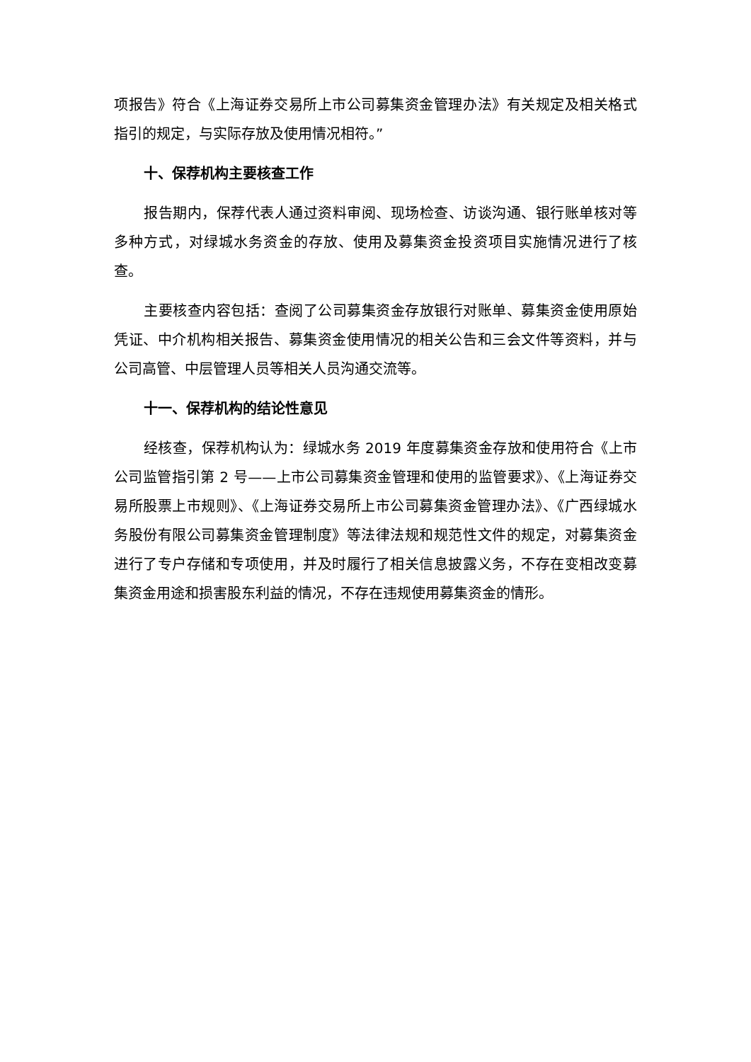项报告》符合《上海证券交易所上市公司募集资金管理办法》有关规定及相关格式指引的规定，与实际存放及使用情况相符。”
十、保荐机构主要核查工作
报告期内，保荐代表人通过资料审阅、现场检查、访谈沟通、银行账单核对等多种方式，对绿城水务资金的存放、使用及募集资金投资项目实施情况进行了核查。
主要核查内容包括：查阅了公司募集资金存放银行对账单、募集资金使用原始凭证、中介机构相关报告、募集资金使用情况的相关公告和三会文件等资料，并与公司高管、中层管理人员等相关人员沟通交流等。
十一、保荐机构的结论性意见
经核查，保荐机构认为：绿城水务 2019 年度募集资金存放和使用符合《上市公司监管指引第 2 号——上市公司募集资金管理和使用的监管要求》、《上海证券交易所股票上市规则》、《上海证券交易所上市公司募集资金管理办法》、《广西绿城水务股份有限公司募集资金管理制度》等法律法规和规范性文件的规定，对募集资金进行了专户存储和专项使用，并及时履行了相关信息披露义务，不存在变相改变募集资金用途和损害股东利益的情况，不存在违规使用募集资金的情形。